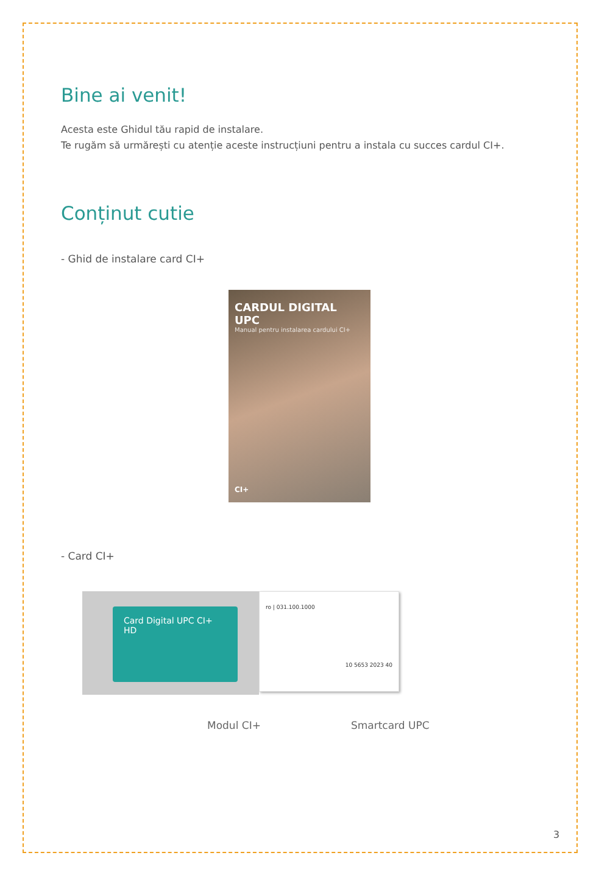Bine ai venit!
Acesta este Ghidul tău rapid de instalare.
Te rugăm să urmărești cu atenție aceste instrucțiuni pentru a instala cu succes cardul CI+.
Conținut cutie
- Ghid de instalare card CI+
CARDUL DIGITAL UPC
Manual pentru instalarea cardului CI+
CI+
- Card CI+
Card Digital UPC CI+ HD
ro | 031.100.1000
10 5653 2023 40
Modul CI+ Smartcard UPC
3